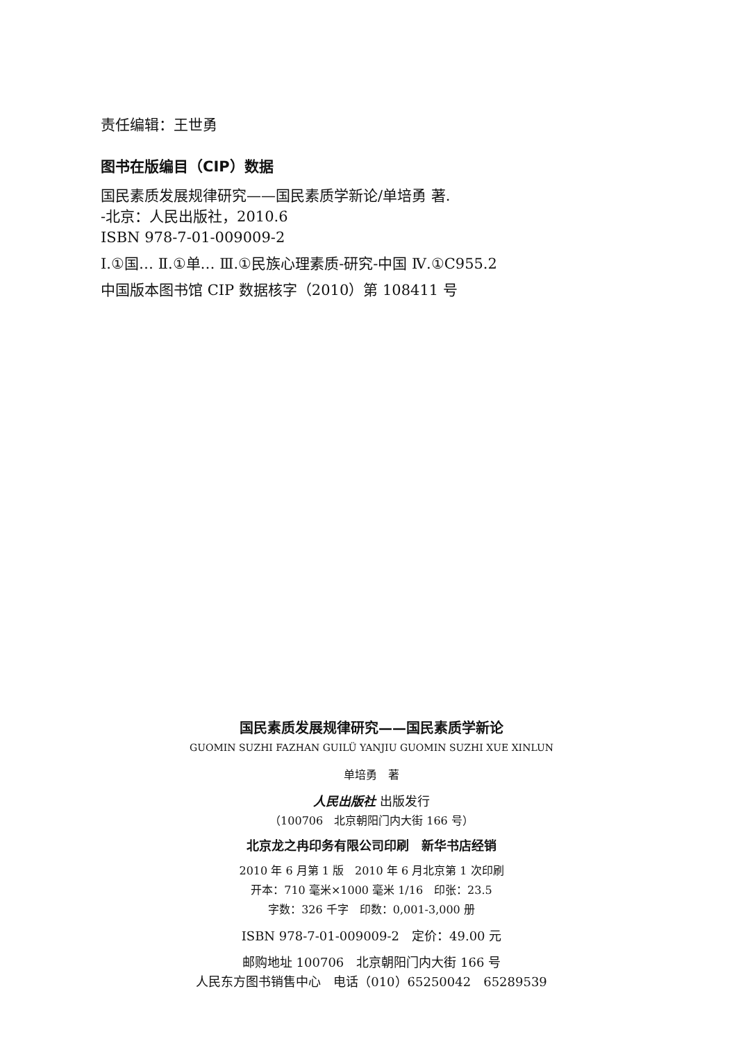责任编辑：王世勇
图书在版编目（CIP）数据
国民素质发展规律研究——国民素质学新论/单培勇 著.
-北京：人民出版社，2010.6
ISBN 978-7-01-009009-2
Ⅰ.①国… Ⅱ.①单… Ⅲ.①民族心理素质-研究-中国 Ⅳ.①C955.2
中国版本图书馆 CIP 数据核字（2010）第 108411 号
国民素质发展规律研究——国民素质学新论
GUOMIN SUZHI FAZHAN GUILÜ YANJIU GUOMIN SUZHI XUE XINLUN
单培勇　著
人民出版社 出版发行
（100706　北京朝阳门内大街 166 号）
北京龙之冉印务有限公司印刷　新华书店经销
2010 年 6 月第 1 版　2010 年 6 月北京第 1 次印刷
开本：710 毫米×1000 毫米 1/16　印张：23.5
字数：326 千字　印数：0,001-3,000 册
ISBN 978-7-01-009009-2　定价：49.00 元
邮购地址 100706　北京朝阳门内大街 166 号
人民东方图书销售中心　电话（010）65250042　65289539